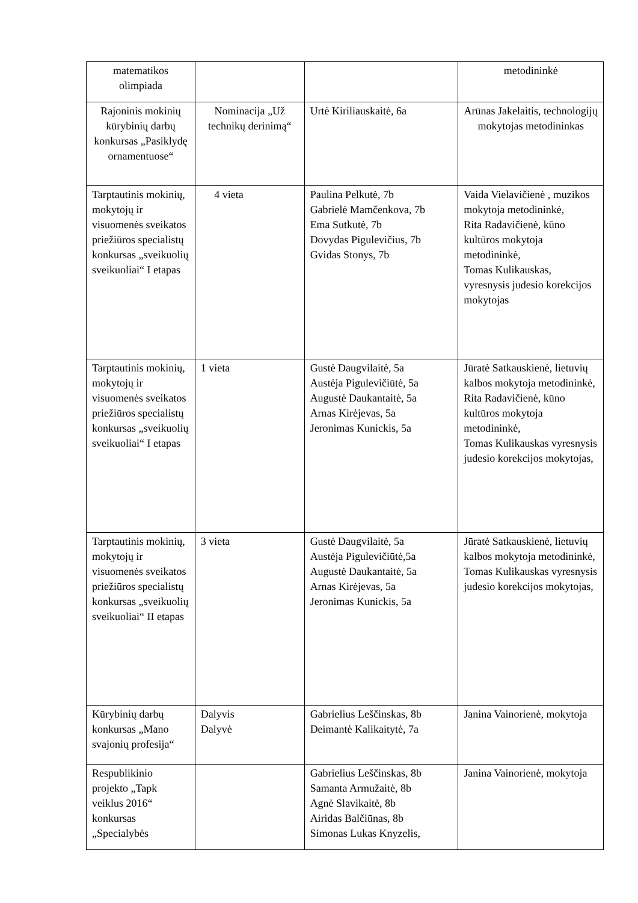| matematikos olimpiada | | | metodininkė |
| Rajoninis mokinių kūrybinių darbų konkursas „Pasiklydę ornamentuose“ | Nominacija „Už technikų derinimą“ | Urtė Kiriliauskaitė, 6a | Arūnas Jakelaitis, technologijų mokytojas metodininkas |
| Tarptautinis mokinių, mokytojų ir visuomenės sveikatos priežiūros specialistų konkursas „sveikuolių sveikuoliai“ I etapas | 4 vieta | Paulina Pelkutė, 7b Gabrielė Mamčenkova, 7b Ema Sutkutė, 7b Dovydas Pigulevičius, 7b Gvidas Stonys, 7b | Vaida Vielavičienė , muzikos mokytoja metodininkė, Rita Radavičienė, kūno kultūros mokytoja metodininkė, Tomas Kulikauskas, vyresnysis judesio korekcijos mokytojas |
| Tarptautinis mokinių, mokytojų ir visuomenės sveikatos priežiūros specialistų konkursas „sveikuolių sveikuoliai“ I etapas | 1 vieta | Gustė Daugvilaitė, 5a Austėja Pigulevičiūtė, 5a Augustė Daukantaitė, 5a Arnas Kirėjevas, 5a Jeronimas Kunickis, 5a | Jūratė Satkauskienė, lietuvių kalbos mokytoja metodininkė, Rita Radavičienė, kūno kultūros mokytoja metodininkė, Tomas Kulikauskas vyresnysis judesio korekcijos mokytojas, |
| Tarptautinis mokinių, mokytojų ir visuomenės sveikatos priežiūros specialistų konkursas „sveikuolių sveikuoliai“ II etapas | 3 vieta | Gustė Daugvilaitė, 5a Austėja Pigulevičiūtė,5a Augustė Daukantaitė, 5a Arnas Kirėjevas, 5a Jeronimas Kunickis, 5a | Jūratė Satkauskienė, lietuvių kalbos mokytoja metodininkė, Tomas Kulikauskas vyresnysis judesio korekcijos mokytojas, |
| Kūrybinių darbų konkursas „Mano svajonių profesija“ | Dalyvis Dalyvė | Gabrielius Leščinskas, 8b Deimantė Kalikaitytė, 7a | Janina Vainorienė, mokytoja |
| Respublikinio projekto „Tapk veiklus 2016“ konkursas „Specialybės | | Gabrielius Leščinskas, 8b Samanta Armužaitė, 8b Agnė Slavikaitė, 8b Airidas Balčiūnas, 8b Simonas Lukas Knyzelis, | Janina Vainorienė, mokytoja |